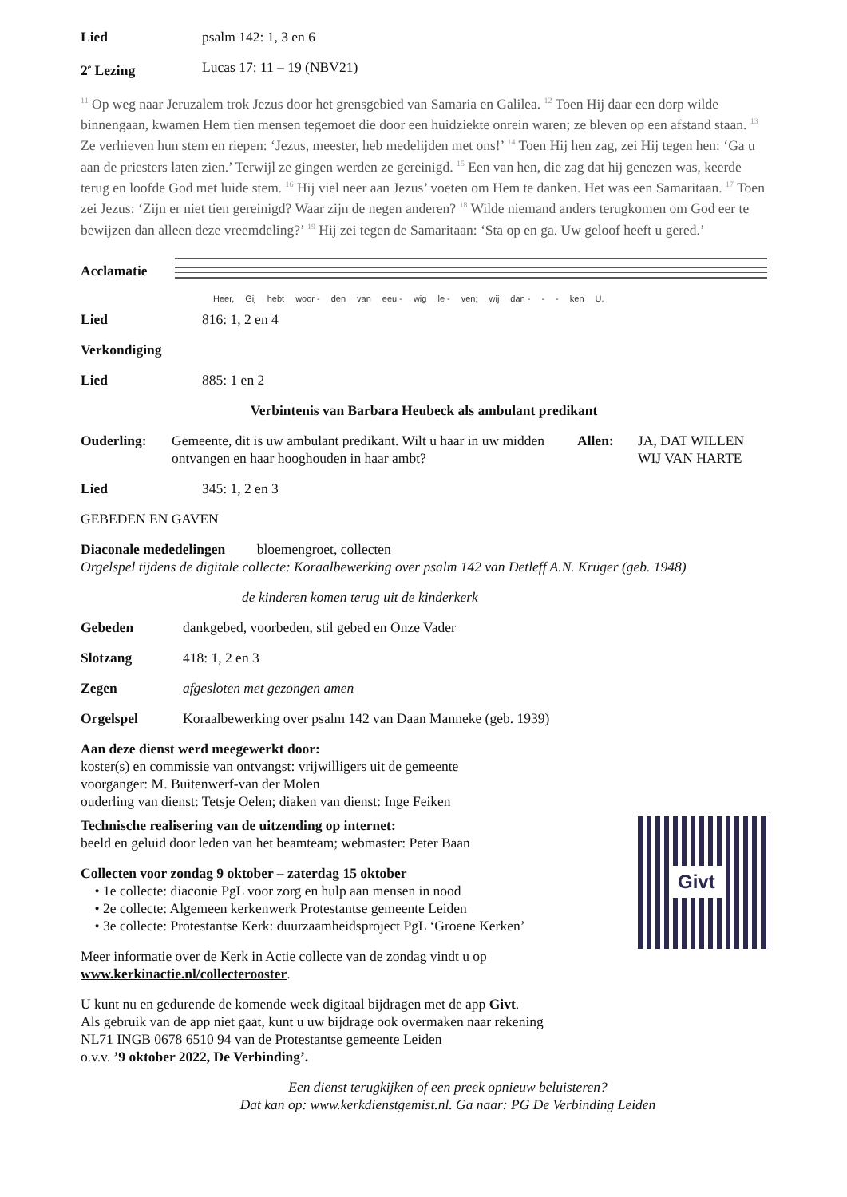Lied psalm 142: 1, 3 en 6
2<sup>e</sup> Lezing Lucas 17: 11 – 19 (NBV21)
<sup>11</sup> Op weg naar Jeruzalem trok Jezus door het grensgebied van Samaria en Galilea. <sup>12</sup> Toen Hij daar een dorp wilde binnengaan, kwamen Hem tien mensen tegemoet die door een huidziekte onrein waren; ze bleven op een afstand staan. <sup>13</sup> Ze verhieven hun stem en riepen: ‘Jezus, meester, heb medelijden met ons!’ <sup>14</sup> Toen Hij hen zag, zei Hij tegen hen: ‘Ga u aan de priesters laten zien.’ Terwijl ze gingen werden ze gereinigd. <sup>15</sup> Een van hen, die zag dat hij genezen was, keerde terug en loofde God met luide stem. <sup>16</sup> Hij viel neer aan Jezus’ voeten om Hem te danken. Het was een Samaritaan. <sup>17</sup> Toen zei Jezus: ‘Zijn er niet tien gereinigd? Waar zijn de negen anderen? <sup>18</sup> Wilde niemand anders terugkomen om God eer te bewijzen dan alleen deze vreemdeling?’ <sup>19</sup> Hij zei tegen de Samaritaan: ‘Sta op en ga. Uw geloof heeft u gered.’
Acclamatie
Heer, Gij hebt woor - den van eeu - wig le - ven; wij dan - - - ken U.
Lied 816: 1, 2 en 4
Verkondiging
Lied 885: 1 en 2
Verbintenis van Barbara Heubeck als ambulant predikant
Ouderling: Gemeente, dit is uw ambulant predikant. Wilt u haar in uw midden ontvangen en haar hooghouden in haar ambt? Allen: JA, DAT WILLEN
WIJ VAN HARTE
Lied 345: 1, 2 en 3
GEBEDEN EN GAVEN
Diaconale mededelingen bloemengroet, collecten
Orgelspel tijdens de digitale collecte: Koraalbewerking over psalm 142 van Detleff A.N. Krüger (geb. 1948)
de kinderen komen terug uit de kinderkerk
Gebeden dankgebed, voorbeden, stil gebed en Onze Vader
Slotzang 418: 1, 2 en 3
Zegen afgesloten met gezongen amen
Orgelspel Koraalbewerking over psalm 142 van Daan Manneke (geb. 1939)
Aan deze dienst werd meegewerkt door:
koster(s) en commissie van ontvangst: vrijwilligers uit de gemeente
voorganger: M. Buitenwerf-van der Molen
ouderling van dienst: Tetsje Oelen; diaken van dienst: Inge Feiken
Givt
Technische realisering van de uitzending op internet:
beeld en geluid door leden van het beamteam; webmaster: Peter Baan
Collecten voor zondag 9 oktober – zaterdag 15 oktober
• 1e collecte: diaconie PgL voor zorg en hulp aan mensen in nood
• 2e collecte: Algemeen kerkenwerk Protestantse gemeente Leiden
• 3e collecte: Protestantse Kerk: duurzaamheidsproject PgL ‘Groene Kerken’
Meer informatie over de Kerk in Actie collecte van de zondag vindt u op
www.kerkinactie.nl/collecterooster.
U kunt nu en gedurende de komende week digitaal bijdragen met de app Givt.
Als gebruik van de app niet gaat, kunt u uw bijdrage ook overmaken naar rekening
NL71 INGB 0678 6510 94 van de Protestantse gemeente Leiden
o.v.v. ’9 oktober 2022, De Verbinding’.
Een dienst terugkijken of een preek opnieuw beluisteren?
Dat kan op: www.kerkdienstgemist.nl. Ga naar: PG De Verbinding Leiden